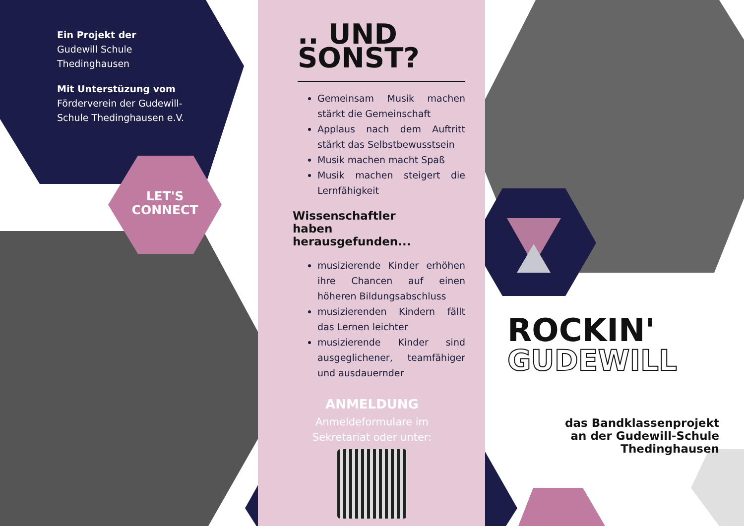Ein Projekt der
Gudewill Schule
Thedinghausen
Mit Unterstüzung vom
Förderverein der Gudewill-
Schule Thedinghausen e.V.
LET'S
CONNECT
.. UND
SONST?
Gemeinsam Musik machen stärkt die Gemeinschaft
Applaus nach dem Auftritt stärkt das Selbstbewusstsein
Musik machen macht Spaß
Musik machen steigert die Lernfähigkeit
Wissenschaftler
haben
herausgefunden...
musizierende Kinder erhöhen ihre Chancen auf einen höheren Bildungsabschluss
musizierenden Kindern fällt das Lernen leichter
musizierende Kinder sind ausgeglichener, teamfähiger und ausdauernder
ANMELDUNG
Anmeldeformulare im Sekretariat oder unter:
ROCKIN'
GUDEWILL
das Bandklassenprojekt
an der Gudewill-Schule
Thedinghausen